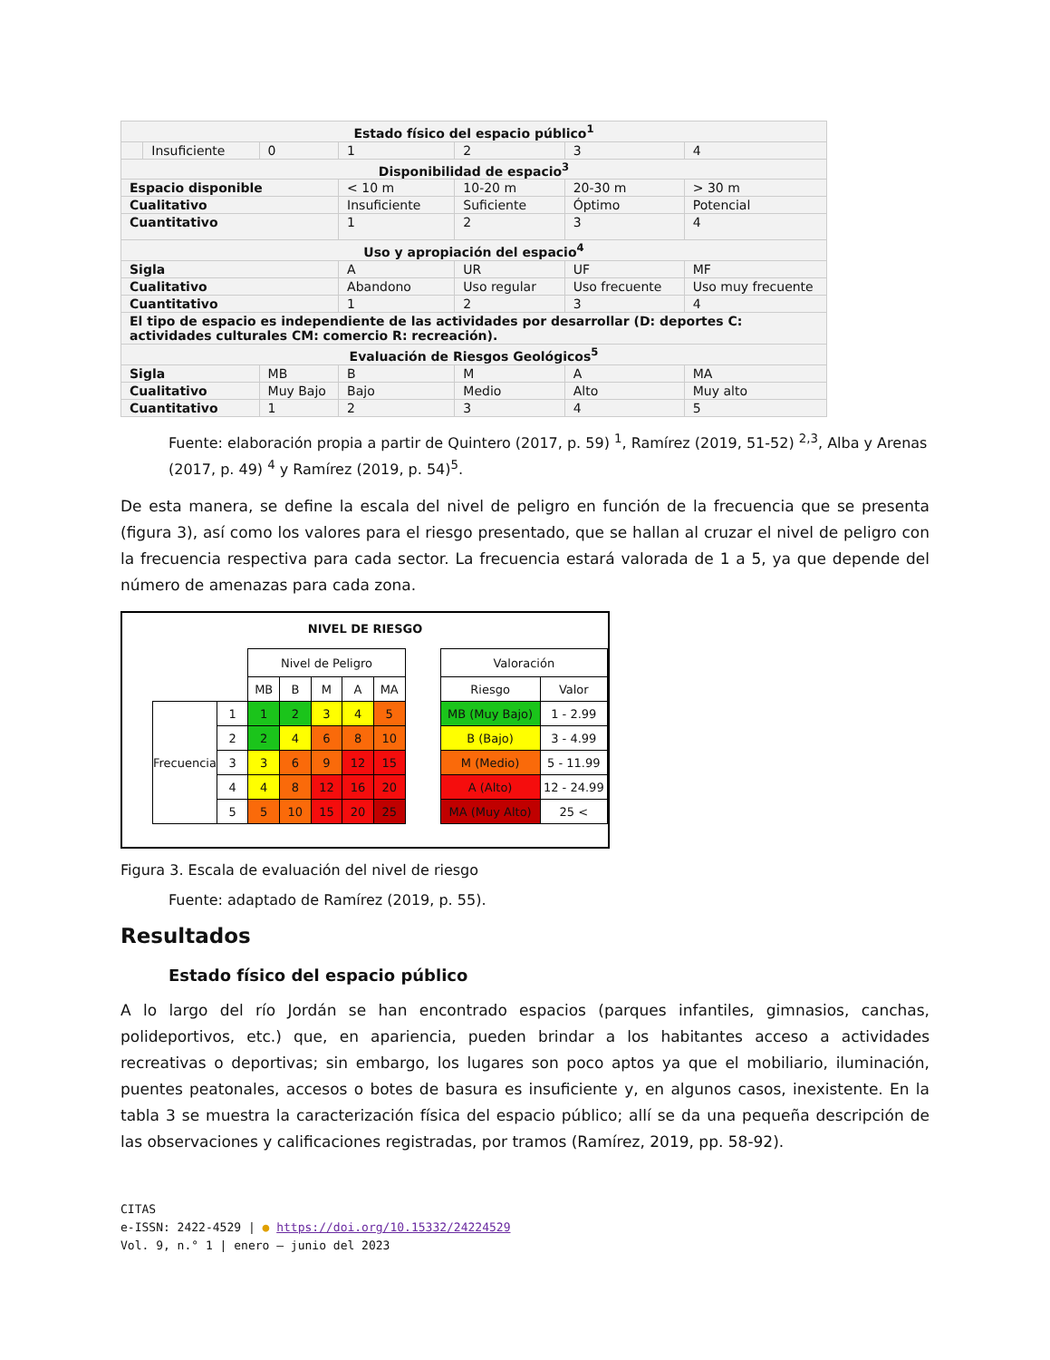| Estado físico del espacio público<sup>1</sup> | | | | | | |
| | Insuficiente | 0 | 1 | 2 | 3 | 4 |
| Disponibilidad de espacio<sup>3</sup> | | | | | | |
| Espacio disponible | | | < 10 m | 10-20 m | 20-30 m | > 30 m |
| Cualitativo | | | Insuficiente | Suficiente | Óptimo | Potencial |
| Cuantitativo | | | 1 | 2 | 3 | 4 |
| Uso y apropiación del espacio<sup>4</sup> | | | | | | |
| Sigla | | | A | UR | UF | MF |
| Cualitativo | | | Abandono | Uso regular | Uso frecuente | Uso muy frecuente |
| Cuantitativo | | | 1 | 2 | 3 | 4 |
| El tipo de espacio es independiente de las actividades por desarrollar (D: deportes C: actividades culturales CM: comercio R: recreación). | | | | | | |
| Evaluación de Riesgos Geológicos<sup>5</sup> | | | | | | |
| Sigla | | MB | B | M | A | MA |
| Cualitativo | | Muy Bajo | Bajo | Medio | Alto | Muy alto |
| Cuantitativo | | 1 | 2 | 3 | 4 | 5 |
Fuente: elaboración propia a partir de Quintero (2017, p. 59) <sup>1</sup>, Ramírez (2019, 51-52) <sup>2,3</sup>, Alba y Arenas (2017, p. 49) <sup>4</sup> y Ramírez (2019, p. 54)<sup>5</sup>.
De esta manera, se define la escala del nivel de peligro en función de la frecuencia que se presenta (figura 3), así como los valores para el riesgo presentado, que se hallan al cruzar el nivel de peligro con la frecuencia respectiva para cada sector. La frecuencia estará valorada de 1 a 5, ya que depende del número de amenazas para cada zona.
NIVEL DE RIESGO
| | | Nivel de Peligro | | | | |
| | | MB | B | M | A | MA |
| Frecuencia | 1 | 1 | 2 | 3 | 4 | 5 |
| | 2 | 2 | 4 | 6 | 8 | 10 |
| | 3 | 3 | 6 | 9 | 12 | 15 |
| | 4 | 4 | 8 | 12 | 16 | 20 |
| | 5 | 5 | 10 | 15 | 20 | 25 |
| Valoración | |
| Riesgo | Valor |
| MB (Muy Bajo) | 1 - 2.99 |
| B (Bajo) | 3 - 4.99 |
| M (Medio) | 5 - 11.99 |
| A (Alto) | 12 - 24.99 |
| MA (Muy Alto) | 25 < |
Figura 3. Escala de evaluación del nivel de riesgo
Fuente: adaptado de Ramírez (2019, p. 55).
Resultados
Estado físico del espacio público
A lo largo del río Jordán se han encontrado espacios (parques infantiles, gimnasios, canchas, polideportivos, etc.) que, en apariencia, pueden brindar a los habitantes acceso a actividades recreativas o deportivas; sin embargo, los lugares son poco aptos ya que el mobiliario, iluminación, puentes peatonales, accesos o botes de basura es insuficiente y, en algunos casos, inexistente. En la tabla 3 se muestra la caracterización física del espacio público; allí se da una pequeña descripción de las observaciones y calificaciones registradas, por tramos (Ramírez, 2019, pp. 58-92).
CITAS
e-ISSN: 2422-4529 | ● https://doi.org/10.15332/24224529
Vol. 9, n.° 1 | enero – junio del 2023